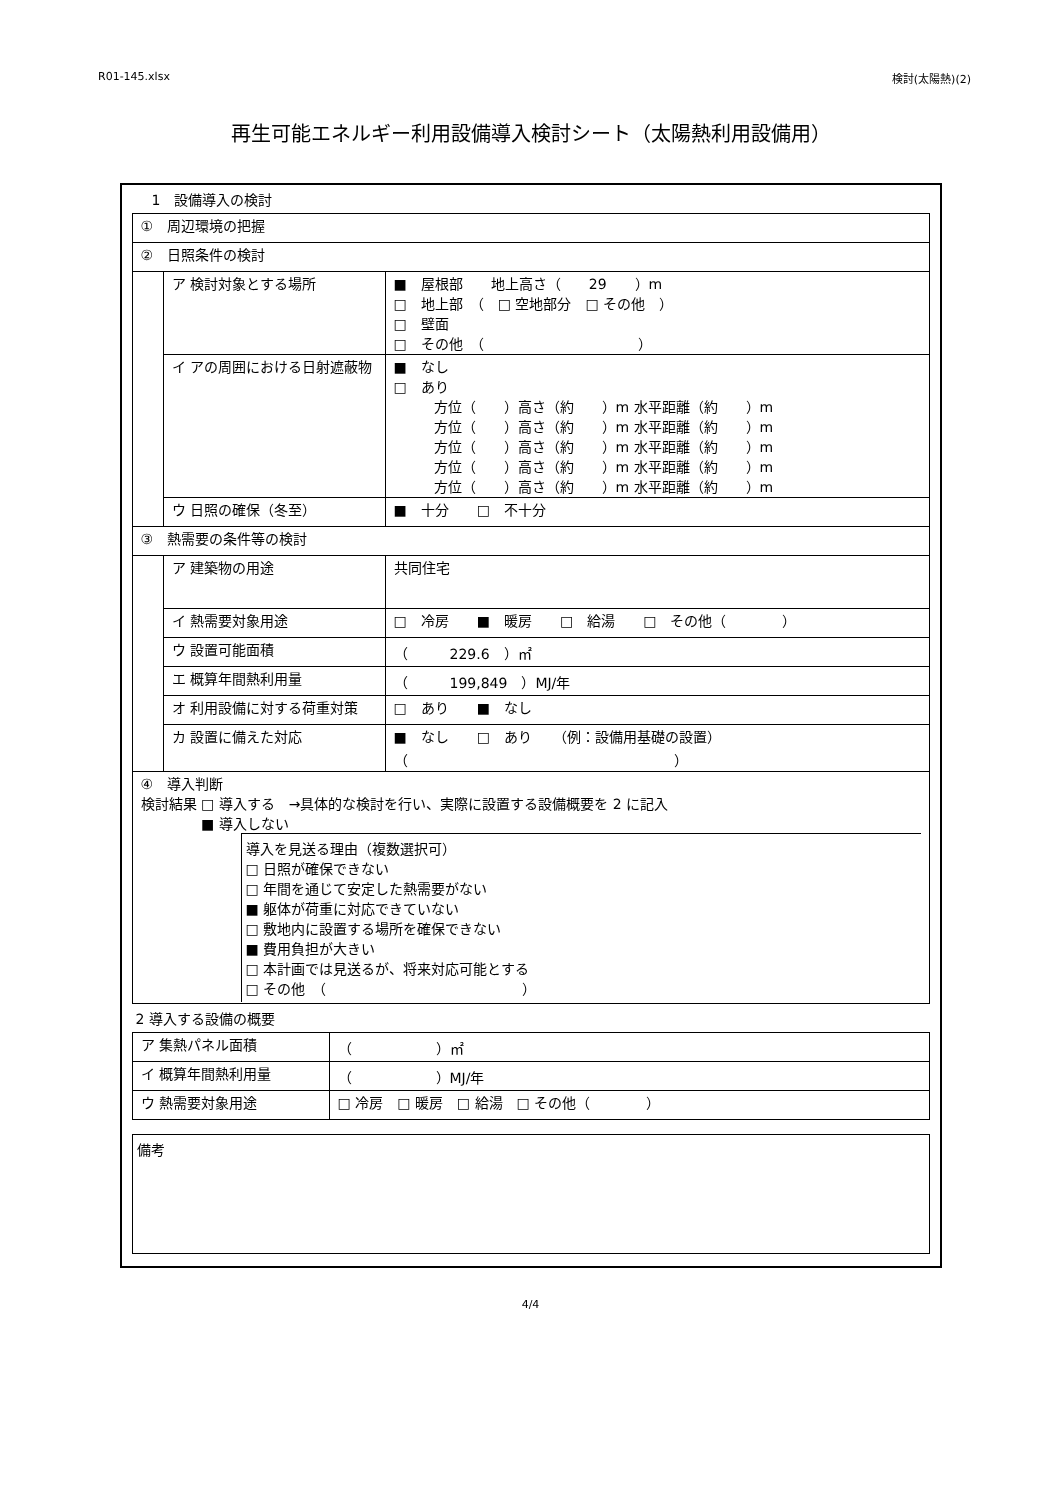R01-145.xlsx 検討(太陽熱)(2)
再生可能エネルギー利用設備導入検討シート（太陽熱利用設備用）
1　設備導入の検討
| ① 周辺環境の把握 | | |
| ② 日照条件の検討 | | |
| | ア 検討対象とする場所 | ■ 屋根部 地上高さ（ 29 ）m □ 地上部 （ □ 空地部分 □ その他 ） □ 壁面 □ その他 （ ） |
| | イ アの周囲における日射遮蔽物 | ■ なし □ あり 方位（ ）高さ（約 ）m 水平距離（約 ）m 方位（ ）高さ（約 ）m 水平距離（約 ）m 方位（ ）高さ（約 ）m 水平距離（約 ）m 方位（ ）高さ（約 ）m 水平距離（約 ）m 方位（ ）高さ（約 ）m 水平距離（約 ）m |
| | ウ 日照の確保（冬至） | ■ 十分 □ 不十分 |
| ③ 熱需要の条件等の検討 | | |
| | ア 建築物の用途 | 共同住宅 |
| | イ 熱需要対象用途 | □ 冷房 ■ 暖房 □ 給湯 □ その他（ ） |
| | ウ 設置可能面積 | （ 229.6 ）㎡ |
| | エ 概算年間熱利用量 | （ 199,849 ）MJ/年 |
| | オ 利用設備に対する荷重対策 | □ あり ■ なし |
| | カ 設置に備えた対応 | ■ なし □ あり （例：設備用基礎の設置） （ ） |
| ④ 導入判断 検討結果 □ 導入する →具体的な検討を行い、実際に設置する設備概要を 2 に記入 ■ 導入しない 導入を見送る理由（複数選択可） □ 日照が確保できない □ 年間を通じて安定した熱需要がない ■ 躯体が荷重に対応できていない □ 敷地内に設置する場所を確保できない ■ 費用負担が大きい □ 本計画では見送るが、将来対応可能とする □ その他 （ ） | | |
2 導入する設備の概要
| ア 集熱パネル面積 | （ ）㎡ |
| イ 概算年間熱利用量 | （ ）MJ/年 |
| ウ 熱需要対象用途 | □ 冷房 □ 暖房 □ 給湯 □ その他（ ） |
| 備考 |
4/4